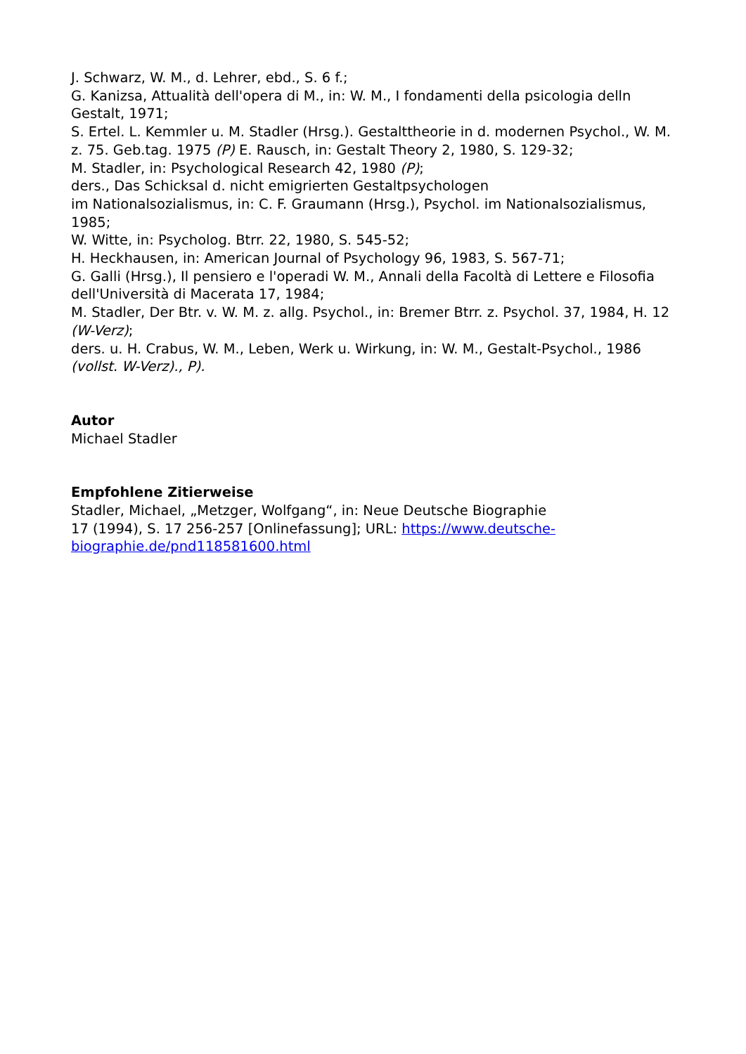J. Schwarz, W. M., d. Lehrer, ebd., S. 6 f.;
G. Kanizsa, Attualità dell'opera di M., in: W. M., I fondamenti della psicologia delln Gestalt, 1971;
S. Ertel. L. Kemmler u. M. Stadler (Hrsg.). Gestalttheorie in d. modernen Psychol., W. M. z. 75. Geb.tag. 1975 (P) E. Rausch, in: Gestalt Theory 2, 1980, S. 129-32;
M. Stadler, in: Psychological Research 42, 1980 (P);
ders., Das Schicksal d. nicht emigrierten Gestaltpsychologen
im Nationalsozialismus, in: C. F. Graumann (Hrsg.), Psychol. im Nationalsozialismus, 1985;
W. Witte, in: Psycholog. Btrr. 22, 1980, S. 545-52;
H. Heckhausen, in: American Journal of Psychology 96, 1983, S. 567-71;
G. Galli (Hrsg.), Il pensiero e l'operadi W. M., Annali della Facoltà di Lettere e Filosofia dell'Università di Macerata 17, 1984;
M. Stadler, Der Btr. v. W. M. z. allg. Psychol., in: Bremer Btrr. z. Psychol. 37, 1984, H. 12 (W-Verz);
ders. u. H. Crabus, W. M., Leben, Werk u. Wirkung, in: W. M., Gestalt-Psychol., 1986 (vollst. W-Verz)., P).
Autor
Michael Stadler
Empfohlene Zitierweise
Stadler, Michael, „Metzger, Wolfgang“, in: Neue Deutsche Biographie
17 (1994), S. 17 256-257 [Onlinefassung]; URL: https://www.deutsche-biographie.de/pnd118581600.html